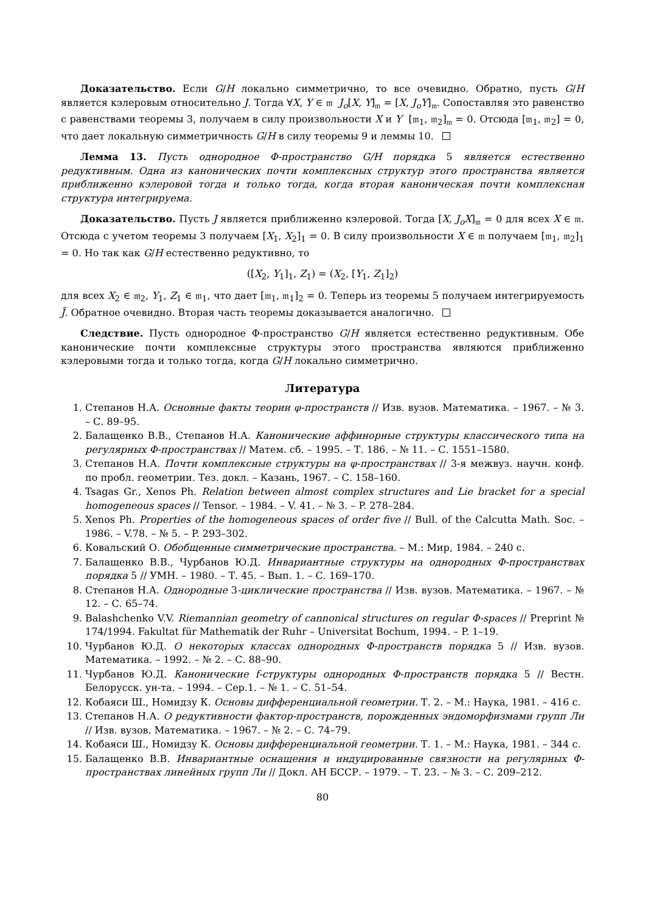Доказательство. Если G/H локально симметрично, то все очевидно. Обратно, пусть G/H является кэлеровым относительно J. Тогда ∀X, Y ∈ 𝔪 J<sub>o</sub>[X, Y]<sub>𝔪</sub> = [X, J<sub>o</sub>Y]<sub>𝔪</sub>. Сопоставляя это равенство с равенствами теоремы 3, получаем в силу произвольности X и Y [𝔪<sub>1</sub>, 𝔪<sub>2</sub>]<sub>𝔪</sub> = 0. Отсюда [𝔪<sub>1</sub>, 𝔪<sub>2</sub>] = 0, что дает локальную симметричность G/H в силу теоремы 9 и леммы 10.
Лемма 13. Пусть однородное Φ-пространство G/H порядка 5 является естественно редуктивным. Одна из канонических почти комплексных структур этого пространства является приближенно кэлеровой тогда и только тогда, когда вторая каноническая почти комплексная структура интегрируема.
Доказательство. Пусть J является приближенно кэлеровой. Тогда [X, J<sub>o</sub>X]<sub>𝔪</sub> = 0 для всех X ∈ 𝔪. Отсюда с учетом теоремы 3 получаем [X<sub>1</sub>, X<sub>2</sub>]<sub>1</sub> = 0. В силу произвольности X ∈ 𝔪 получаем [𝔪<sub>1</sub>, 𝔪<sub>2</sub>]<sub>1</sub> = 0. Но так как G/H естественно редуктивно, то
([X<sub>2</sub>, Y<sub>1</sub>]<sub>1</sub>, Z<sub>1</sub>) = (X<sub>2</sub>, [Y<sub>1</sub>, Z<sub>1</sub>]<sub>2</sub>)
для всех X<sub>2</sub> ∈ 𝔪<sub>2</sub>, Y<sub>1</sub>, Z<sub>1</sub> ∈ 𝔪<sub>1</sub>, что дает [𝔪<sub>1</sub>, 𝔪<sub>1</sub>]<sub>2</sub> = 0. Теперь из теоремы 5 получаем интегрируемость J̃. Обратное очевидно. Вторая часть теоремы доказывается аналогично.
Следствие. Пусть однородное Φ-пространство G/H является естественно редуктивным. Обе канонические почти комплексные структуры этого пространства являются приближенно кэлеровыми тогда и только тогда, когда G/H локально симметрично.
Литература
1. Степанов Н.А. Основные факты теории φ-пространств // Изв. вузов. Математика. – 1967. – № 3. – С. 89–95.
2. Балащенко В.В., Степанов Н.А. Канонические аффинорные структуры классического типа на регулярных Φ-пространствах // Матем. сб. – 1995. – Т. 186. – № 11. – С. 1551–1580.
3. Степанов Н.А. Почти комплексные структуры на φ-пространствах // 3-я межвуз. научн. конф. по пробл. геометрии. Тез. докл. – Казань, 1967. – С. 158–160.
4. Tsagas Gr., Xenos Ph. Relation between almost complex structures and Lie bracket for a special homogeneous spaces // Tensor. – 1984. – V. 41. – № 3. – P. 278–284.
5. Xenos Ph. Properties of the homogeneous spaces of order five // Bull. of the Calcutta Math. Soc. – 1986. – V.78. – № 5. – P. 293–302.
6. Ковальский О. Обобщенные симметрические пространства. – М.: Мир, 1984. – 240 с.
7. Балащенко В.В., Чурбанов Ю.Д. Инвариантные структуры на однородных Φ-пространствах порядка 5 // УМН. – 1980. – Т. 45. – Вып. 1. – С. 169–170.
8. Степанов Н.А. Однородные 3-циклические пространства // Изв. вузов. Математика. – 1967. – № 12. – С. 65–74.
9. Balashchenko V.V. Riemannian geometry of cannonical structures on regular Φ-spaces // Preprint № 174/1994. Fakultat für Mathematik der Ruhr – Universitat Bochum, 1994. – P. 1–19.
10. Чурбанов Ю.Д. О некоторых классах однородных Φ-пространств порядка 5 // Изв. вузов. Математика. – 1992. – № 2. – С. 88–90.
11. Чурбанов Ю.Д. Канонические f-структуры однородных Φ-пространств порядка 5 // Вестн. Белорусск. ун-та. – 1994. – Сер.1. – № 1. – С. 51–54.
12. Кобаяси Ш., Номидзу К. Основы дифференциальной геометрии. Т. 2. – М.: Наука, 1981. – 416 с.
13. Степанов Н.А. О редуктивности фактор-пространств, порожденных эндоморфизмами групп Ли // Изв. вузов. Математика. – 1967. – № 2. – С. 74–79.
14. Кобаяси Ш., Номидзу К. Основы дифференциальной геометрии. Т. 1. – М.: Наука, 1981. – 344 с.
15. Балащенко В.В. Инвариантные оснащения и индуцированные связности на регулярных Φ-пространствах линейных групп Ли // Докл. АН БССР. – 1979. – Т. 23. – № 3. – С. 209–212.
80